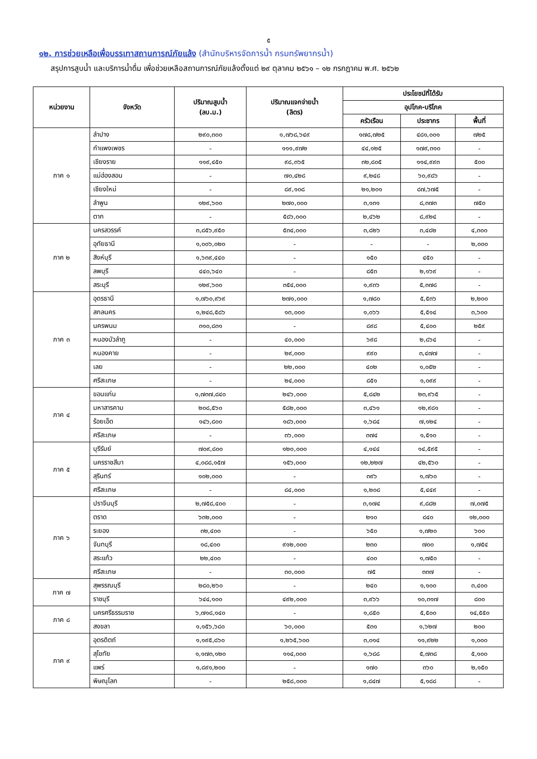๕
๑๒. การช่วยเหลือเพื่อบรรเทาสถานการณ์ภัยแล้ง (สำนักบริหารจัดการน้ำ กรมทรัพยากรน้ำ)
สรุปการสูบน้ำ และบริการน้ำดื่ม เพื่อช่วยเหลือสถานการณ์ภัยแล้งตั้งแต่ ๒๙ ตุลาคม ๒๕๖๑ – ๑๒ กรกฎาคม พ.ศ. ๒๕๖๒
| หน่วยงาน | จังหวัด | ปริมาณสูบน้ำ (ลบ.ม.) | ปริมาณแจกจ่ายน้ำ (ลิตร) | ประโยชน์ที่ได้รับ | | |
| --- | --- | --- | --- | --- | --- | --- |
| | | | | อุปโภค-บริโภค | | |
| | | | | ครัวเรือน | ประชากร | พื้นที่ |
| ภาค ๑ | ลำปาง | ๒๙๐,๓๐๐ | ๑,๗๖๘,๖๔๙ | ๑๗๘,๗๒๕ | ๔๘๑,๐๐๑ | ๗๒๕ |
| | กำแพงเพชร | - | ๑๑๑,๙๗๒ | ๔๔,๑๒๕ | ๑๗๙,๓๑๐ | - |
| | เชียงราย | ๑๑๙,๔๕๐ | ๙๘,๓๖๕ | ๓๒,๘๐๕ | ๑๑๔,๙๙๓ | ๕๐๐ |
| | แม่ฮ่องสอน | - | ๗๐,๔๒๘ | ๙,๒๔๘ | ๖๐,๙๘๖ | - |
| | เชียงใหม่ | - | ๘๙,๑๐๘ | ๒๑,๒๐๑ | ๘๗,๖๗๕ | - |
| | ลำพูน | ๑๒๙,๖๐๐ | ๒๗๐,๐๐๐ | ๓,๑๓๑ | ๘,๓๗๓ | ๗๕๐ |
| | ตาก | - | ๕๘๖,๐๐๐ | ๒,๔๖๒ | ๘,๙๒๔ | - |
| ภาค ๒ | นครสวรรค์ | ๓,๘๕๖,๙๕๐ | ๕๓๔,๐๐๐ | ๓,๘๒๖ | ๓,๔๘๒ | ๔,๓๐๐ |
| | อุทัยธานี | ๑,๐๐๖,๐๒๐ | - | - | - | ๒,๐๐๐ |
| | สิงห์บุรี | ๑,๖๓๙,๔๔๐ | - | ๑๕๐ | ๔๕๐ | - |
| | ลพบุรี | ๔๔๐,๖๔๐ | - | ๘๕๓ | ๒,๑๖๙ | - |
| | สระบุรี | ๑๒๙,๖๐๐ | ๓๕๔,๐๐๐ | ๑,๙๓๖ | ๕,๓๗๘ | - |
| ภาค ๓ | อุดรธานี | ๑,๗๖๐,๙๖๙ | ๒๗๑,๐๐๐ | ๑,๗๘๐ | ๕,๕๓๖ | ๒,๒๐๐ |
| | สกลนคร | ๑,๒๔๘,๕๘๖ | ๑๓,๐๐๐ | ๑,๐๖๖ | ๕,๕๑๔ | ๓,๖๐๐ |
| | นครพนม | ๓๑๐,๘๓๑ | - | ๘๙๘ | ๕,๔๐๐ | ๒๕๙ |
| | หนองบัวลำภู | - | ๔๐,๐๐๐ | ๖๙๘ | ๒,๘๖๔ | - |
| | หนองคาย | - | ๒๙,๐๐๐ | ๙๙๐ | ๓,๔๗๗ | - |
| | เลย | - | ๒๒,๐๐๐ | ๔๐๒ | ๑,๐๕๒ | - |
| | ศรีสะเกษ | - | ๒๔,๐๐๐ | ๘๕๑ | ๑,๐๙๙ | - |
| ภาค ๔ | ขอนแก่น | ๑,๗๓๗,๘๔๐ | ๒๔๖,๐๐๐ | ๕,๘๔๒ | ๒๓,๙๖๕ | - |
| | มหาสารคาม | ๒๐๘,๕๖๐ | ๕๘๒,๐๐๐ | ๓,๔๖๑ | ๑๒,๙๘๑ | - |
| | ร้อยเอ็ด | ๑๔๖,๘๐๐ | ๑๘๖,๐๐๐ | ๑,๖๘๔ | ๗,๑๒๔ | - |
| | ศรีสะเกษ | - | ๓๖,๐๐๐ | ๓๗๔ | ๑,๕๑๐ | - |
| ภาค ๕ | บุรีรัมย์ | ๗๐๙,๘๐๐ | ๑๒๐,๐๐๐ | ๔,๑๔๔ | ๑๔,๕๙๕ | - |
| | นครราชสีมา | ๔,๐๘๘,๑๕๗ | ๑๕๖,๐๐๐ | ๑๒,๒๒๗ | ๔๒,๕๖๐ | - |
| | สุรินทร์ | ๑๐๒,๐๐๐ | - | ๓๙๖ | ๑,๗๖๐ | - |
| | ศรีสะเกษ | - | ๘๔,๐๐๐ | ๑,๒๐๘ | ๕,๔๔๙ | - |
| ภาค ๖ | ปราจีนบุรี | ๒,๗๕๘,๔๐๐ | - | ๓,๑๗๔ | ๙,๘๘๒ | ๗,๐๗๕ |
| | ตราด | ๖๓๒,๐๐๐ | - | ๒๑๐ | ๘๔๐ | ๑๒,๐๐๐ |
| | ระยอง | ๓๒,๔๐๐ | - | ๖๕๐ | ๑,๗๒๐ | ๖๐๐ |
| | จันทบุรี | ๑๘,๔๐๐ | ๙๑๒,๐๐๐ | ๒๓๐ | ๗๐๐ | ๑,๗๕๔ |
| | สระแก้ว | ๒๒,๔๐๐ | - | ๔๐๐ | ๑,๗๕๐ | - |
| | ศรีสะเกษ | - | ๓๐,๐๐๐ | ๗๕ | ๓๓๗ | - |
| ภาค ๗ | สุพรรณบุรี | ๒๘๐,๒๖๐ | - | ๒๔๐ | ๑,๑๐๐ | ๓,๔๐๐ |
| | ราชบุรี | ๖๔๔,๑๐๐ | ๔๙๒,๐๐๐ | ๓,๙๖๖ | ๑๐,๓๑๗ | ๘๐๐ |
| ภาค ๘ | นครศรีธรรมราช | ๖,๗๑๘,๑๔๐ | - | ๑,๘๕๐ | ๕,๕๐๐ | ๑๔,๕๕๐ |
| | สงขลา | ๑,๑๕๖,๖๘๐ | ๖๐,๐๐๐ | ๕๓๑ | ๑,๖๒๗ | ๒๐๐ |
| ภาค ๙ | อุตรดิตถ์ | ๑,๑๙๕,๘๖๐ | ๑,๒๖๕,๖๐๐ | ๓,๐๑๔ | ๑๑,๙๒๒ | ๑,๐๐๐ |
| | สุโขทัย | ๑,๑๗๓,๑๒๐ | ๑๑๔,๐๐๐ | ๑,๖๘๘ | ๕,๗๓๘ | ๕,๑๐๐ |
| | แพร่ | ๑,๘๙๑,๒๐๐ | - | ๑๗๐ | ๓๖๐ | ๒,๑๕๐ |
| | พิษณุโลก | - | ๒๕๘,๐๐๐ | ๑,๘๔๗ | ๕,๑๘๘ | - |